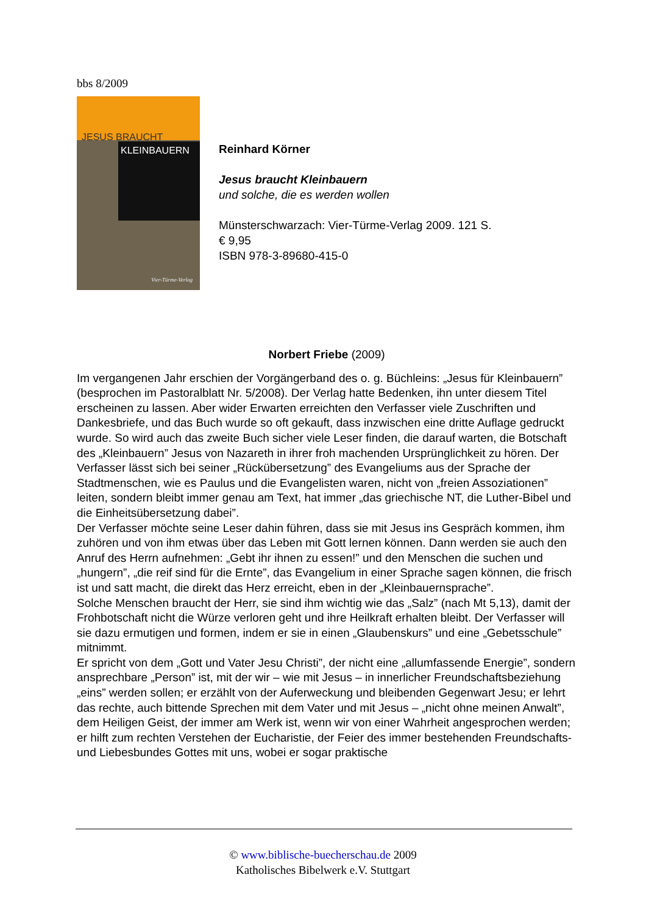bbs 8/2009
JESUS BRAUCHT
KLEINBAUERN
Vier-Türme-Verlag
Reinhard Körner
Jesus braucht Kleinbauern
und solche, die es werden wollen
Münsterschwarzach: Vier-Türme-Verlag 2009. 121 S.
€ 9,95
ISBN 978-3-89680-415-0
Norbert Friebe (2009)
Im vergangenen Jahr erschien der Vorgängerband des o. g. Büchleins: „Jesus für Kleinbauern” (besprochen im Pastoralblatt Nr. 5/2008). Der Verlag hatte Bedenken, ihn unter diesem Titel erscheinen zu lassen. Aber wider Erwarten erreichten den Verfasser viele Zuschriften und Dankesbriefe, und das Buch wurde so oft gekauft, dass inzwischen eine dritte Auflage gedruckt wurde. So wird auch das zweite Buch sicher viele Leser finden, die darauf warten, die Botschaft des „Kleinbauern” Jesus von Nazareth in ihrer froh machenden Ursprünglichkeit zu hören. Der Verfasser lässt sich bei seiner „Rückübersetzung” des Evangeliums aus der Sprache der Stadtmenschen, wie es Paulus und die Evangelisten waren, nicht von „freien Assoziationen” leiten, sondern bleibt immer genau am Text, hat immer „das griechische NT, die Luther-Bibel und die Einheitsübersetzung dabei”.
Der Verfasser möchte seine Leser dahin führen, dass sie mit Jesus ins Gespräch kommen, ihm zuhören und von ihm etwas über das Leben mit Gott lernen können. Dann werden sie auch den Anruf des Herrn aufnehmen: „Gebt ihr ihnen zu essen!” und den Menschen die suchen und „hungern”, „die reif sind für die Ernte”, das Evangelium in einer Sprache sagen können, die frisch ist und satt macht, die direkt das Herz erreicht, eben in der „Kleinbauernsprache”.
Solche Menschen braucht der Herr, sie sind ihm wichtig wie das „Salz” (nach Mt 5,13), damit der Frohbotschaft nicht die Würze verloren geht und ihre Heilkraft erhalten bleibt. Der Verfasser will sie dazu ermutigen und formen, indem er sie in einen „Glaubenskurs” und eine „Gebetsschule” mitnimmt.
Er spricht von dem „Gott und Vater Jesu Christi”, der nicht eine „allumfassende Energie”, sondern ansprechbare „Person” ist, mit der wir – wie mit Jesus – in innerlicher Freundschaftsbeziehung „eins” werden sollen; er erzählt von der Auferweckung und bleibenden Gegenwart Jesu; er lehrt das rechte, auch bittende Sprechen mit dem Vater und mit Jesus – „nicht ohne meinen Anwalt”, dem Heiligen Geist, der immer am Werk ist, wenn wir von einer Wahrheit angesprochen werden; er hilft zum rechten Verstehen der Eucharistie, der Feier des immer bestehenden Freundschafts- und Liebesbundes Gottes mit uns, wobei er sogar praktische
© www.biblische-buecherschau.de 2009
Katholisches Bibelwerk e.V. Stuttgart